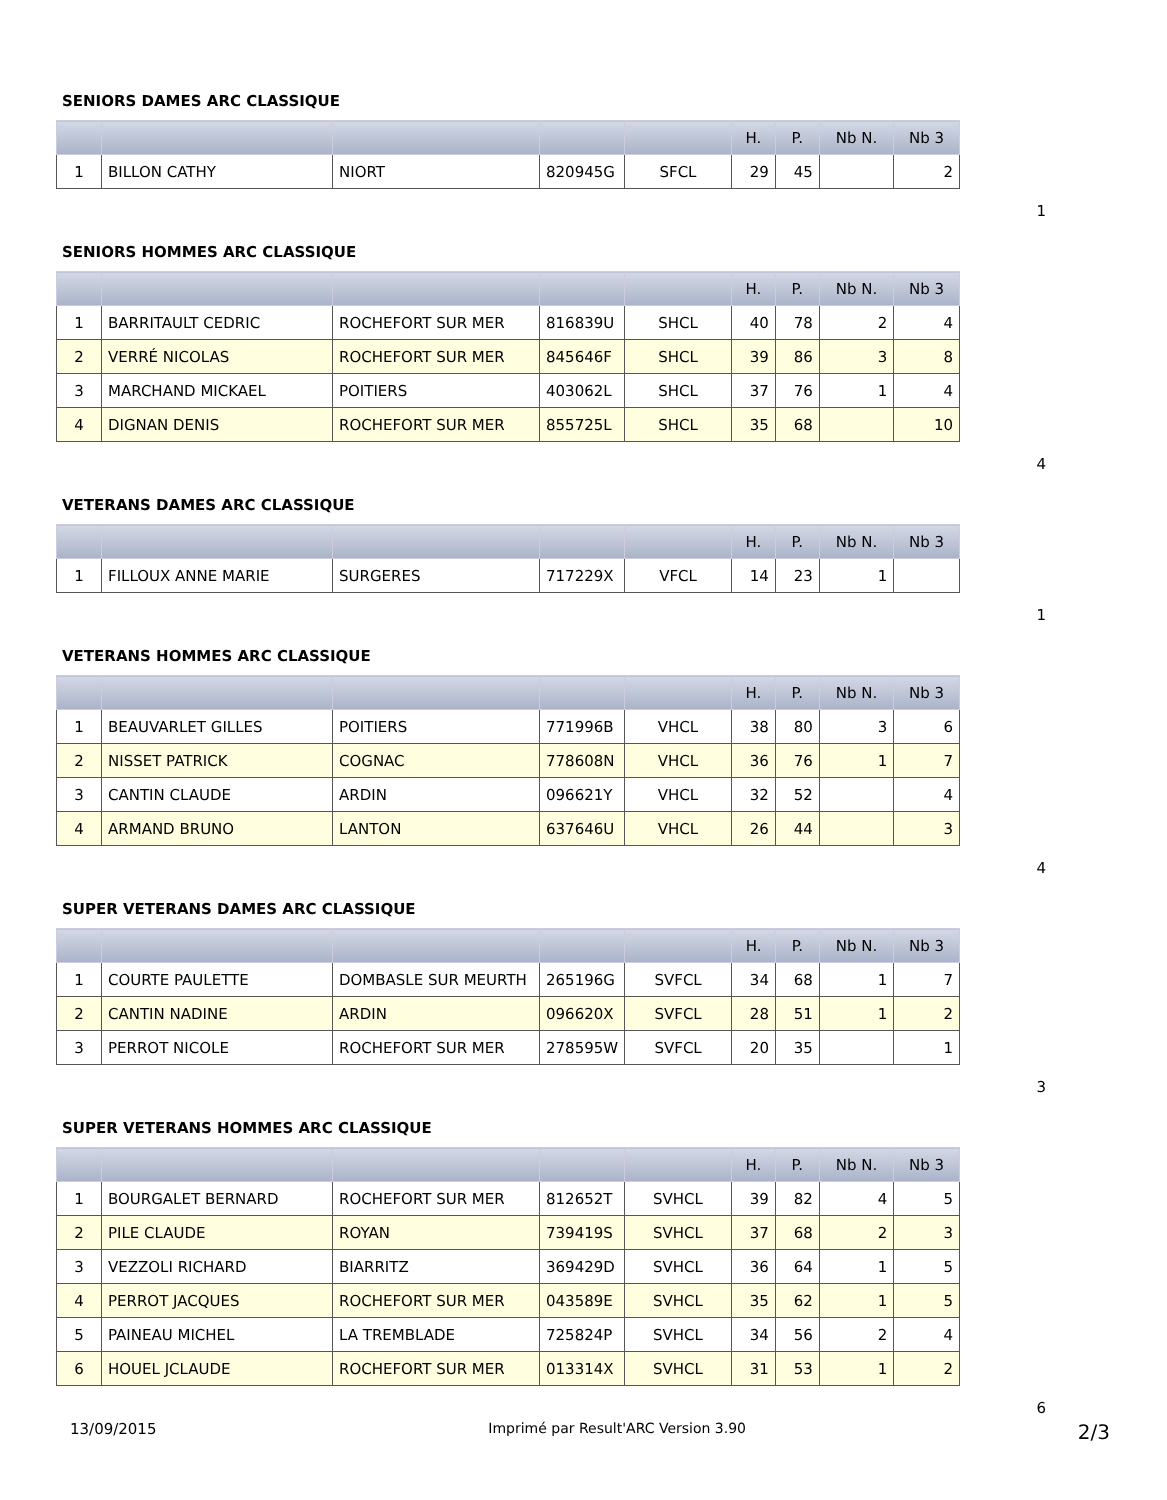SENIORS DAMES ARC CLASSIQUE
| | | | | | H. | P. | Nb N. | Nb 3 |
| --- | --- | --- | --- | --- | --- | --- | --- | --- |
| 1 | BILLON CATHY | NIORT | 820945G | SFCL | 29 | 45 | | 2 |
1
SENIORS HOMMES ARC CLASSIQUE
| | | | | | H. | P. | Nb N. | Nb 3 |
| --- | --- | --- | --- | --- | --- | --- | --- | --- |
| 1 | BARRITAULT CEDRIC | ROCHEFORT SUR MER | 816839U | SHCL | 40 | 78 | 2 | 4 |
| 2 | VERRÉ NICOLAS | ROCHEFORT SUR MER | 845646F | SHCL | 39 | 86 | 3 | 8 |
| 3 | MARCHAND MICKAEL | POITIERS | 403062L | SHCL | 37 | 76 | 1 | 4 |
| 4 | DIGNAN DENIS | ROCHEFORT SUR MER | 855725L | SHCL | 35 | 68 | | 10 |
4
VETERANS DAMES ARC CLASSIQUE
| | | | | | H. | P. | Nb N. | Nb 3 |
| --- | --- | --- | --- | --- | --- | --- | --- | --- |
| 1 | FILLOUX ANNE MARIE | SURGERES | 717229X | VFCL | 14 | 23 | 1 | |
1
VETERANS HOMMES ARC CLASSIQUE
| | | | | | H. | P. | Nb N. | Nb 3 |
| --- | --- | --- | --- | --- | --- | --- | --- | --- |
| 1 | BEAUVARLET GILLES | POITIERS | 771996B | VHCL | 38 | 80 | 3 | 6 |
| 2 | NISSET PATRICK | COGNAC | 778608N | VHCL | 36 | 76 | 1 | 7 |
| 3 | CANTIN CLAUDE | ARDIN | 096621Y | VHCL | 32 | 52 | | 4 |
| 4 | ARMAND BRUNO | LANTON | 637646U | VHCL | 26 | 44 | | 3 |
4
SUPER VETERANS DAMES ARC CLASSIQUE
| | | | | | H. | P. | Nb N. | Nb 3 |
| --- | --- | --- | --- | --- | --- | --- | --- | --- |
| 1 | COURTE PAULETTE | DOMBASLE SUR MEURTH | 265196G | SVFCL | 34 | 68 | 1 | 7 |
| 2 | CANTIN NADINE | ARDIN | 096620X | SVFCL | 28 | 51 | 1 | 2 |
| 3 | PERROT NICOLE | ROCHEFORT SUR MER | 278595W | SVFCL | 20 | 35 | | 1 |
3
SUPER VETERANS HOMMES ARC CLASSIQUE
| | | | | | H. | P. | Nb N. | Nb 3 |
| --- | --- | --- | --- | --- | --- | --- | --- | --- |
| 1 | BOURGALET BERNARD | ROCHEFORT SUR MER | 812652T | SVHCL | 39 | 82 | 4 | 5 |
| 2 | PILE CLAUDE | ROYAN | 739419S | SVHCL | 37 | 68 | 2 | 3 |
| 3 | VEZZOLI RICHARD | BIARRITZ | 369429D | SVHCL | 36 | 64 | 1 | 5 |
| 4 | PERROT JACQUES | ROCHEFORT SUR MER | 043589E | SVHCL | 35 | 62 | 1 | 5 |
| 5 | PAINEAU MICHEL | LA TREMBLADE | 725824P | SVHCL | 34 | 56 | 2 | 4 |
| 6 | HOUEL JCLAUDE | ROCHEFORT SUR MER | 013314X | SVHCL | 31 | 53 | 1 | 2 |
6
13/09/2015 Imprimé par Result'ARC Version 3.90 2/3